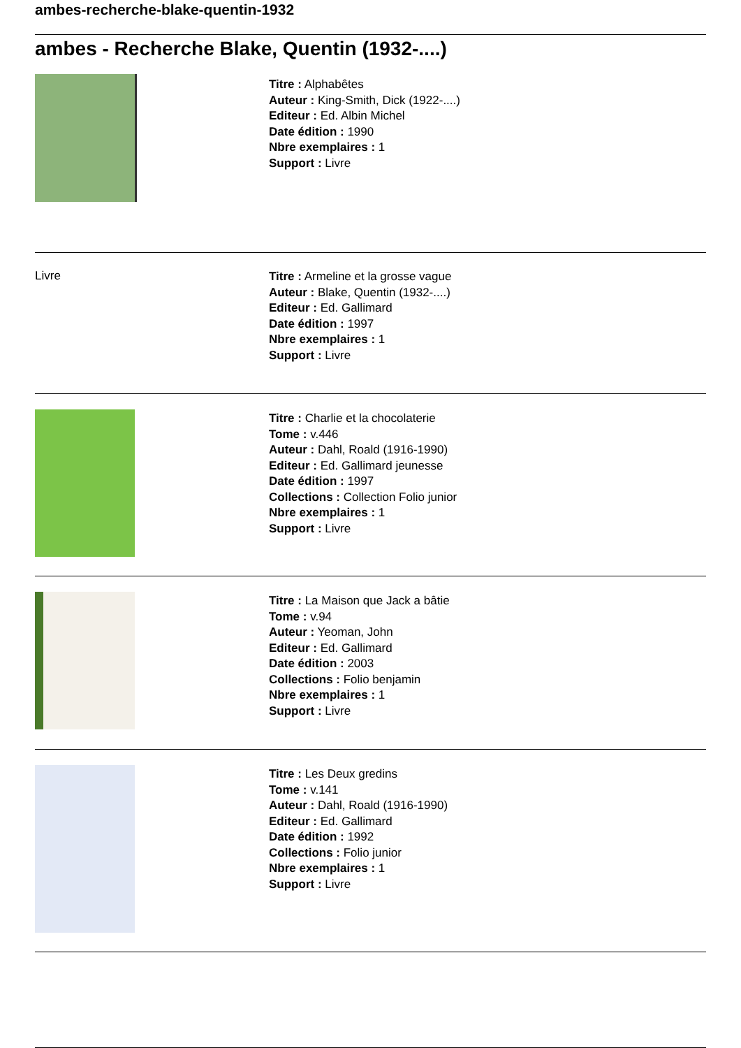ambes-recherche-blake-quentin-1932
ambes - Recherche Blake, Quentin (1932-....)
Titre : Alphabêtes
Auteur : King-Smith, Dick (1922-....)
Editeur : Ed. Albin Michel
Date édition : 1990
Nbre exemplaires : 1
Support : Livre
Livre
Titre : Armeline et la grosse vague
Auteur : Blake, Quentin (1932-....)
Editeur : Ed. Gallimard
Date édition : 1997
Nbre exemplaires : 1
Support : Livre
Titre : Charlie et la chocolaterie
Tome : v.446
Auteur : Dahl, Roald (1916-1990)
Editeur : Ed. Gallimard jeunesse
Date édition : 1997
Collections : Collection Folio junior
Nbre exemplaires : 1
Support : Livre
Titre : La Maison que Jack a bâtie
Tome : v.94
Auteur : Yeoman, John
Editeur : Ed. Gallimard
Date édition : 2003
Collections : Folio benjamin
Nbre exemplaires : 1
Support : Livre
Titre : Les Deux gredins
Tome : v.141
Auteur : Dahl, Roald (1916-1990)
Editeur : Ed. Gallimard
Date édition : 1992
Collections : Folio junior
Nbre exemplaires : 1
Support : Livre